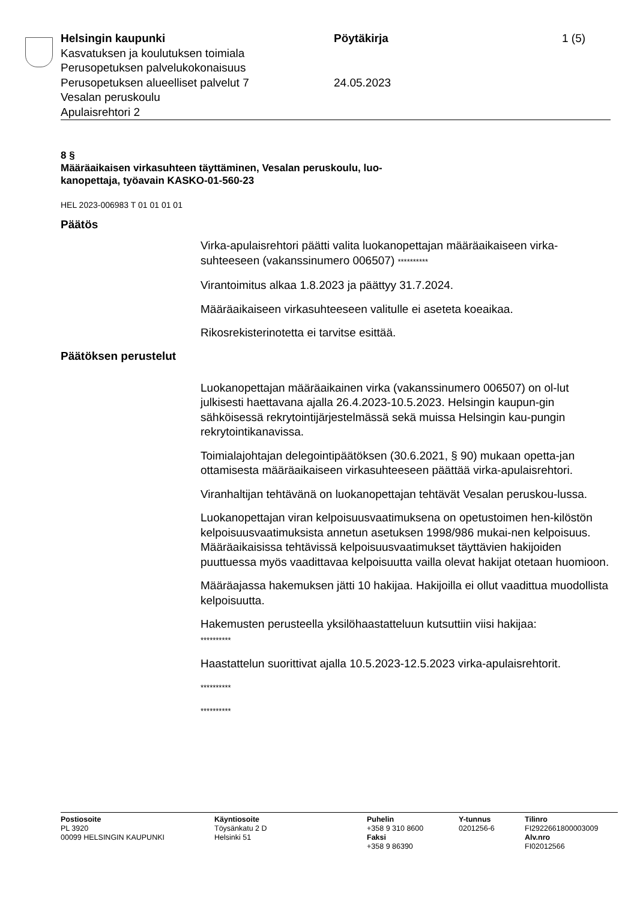Helsingin kaupunki
Kasvatuksen ja koulutuksen toimiala
Perusopetuksen palvelukokonaisuus
Perusopetuksen alueelliset palvelut 7
Vesalan peruskoulu
Apulaisrehtori 2
Pöytäkirja
24.05.2023
1 (5)
8 §
Määräaikaisen virkasuhteen täyttäminen, Vesalan peruskoulu, luo-
kanopettaja, työavain KASKO-01-560-23
HEL 2023-006983 T 01 01 01 01
Päätös
Virka-apulaisrehtori päätti valita luokanopettajan määräaikaiseen virka-suhteeseen (vakanssinumero 006507) **********
Virantoimitus alkaa 1.8.2023 ja päättyy 31.7.2024.
Määräaikaiseen virkasuhteeseen valitulle ei aseteta koeaikaa.
Rikosrekisterinotetta ei tarvitse esittää.
Päätöksen perustelut
Luokanopettajan määräaikainen virka (vakanssinumero 006507) on ol-lut julkisesti haettavana ajalla 26.4.2023-10.5.2023. Helsingin kaupun-gin sähköisessä rekrytointijärjestelmässä sekä muissa Helsingin kau-pungin rekrytointikanavissa.
Toimialajohtajan delegointipäätöksen (30.6.2021, § 90) mukaan opetta-jan ottamisesta määräaikaiseen virkasuhteeseen päättää virka-apulaisrehtori.
Viranhaltijan tehtävänä on luokanopettajan tehtävät Vesalan peruskou-lussa.
Luokanopettajan viran kelpoisuusvaatimuksena on opetustoimen hen-kilöstön kelpoisuusvaatimuksista annetun asetuksen 1998/986 mukai-nen kelpoisuus. Määräaikaisissa tehtävissä kelpoisuusvaatimukset täyttävien hakijoiden puuttuessa myös vaadittavaa kelpoisuutta vailla olevat hakijat otetaan huomioon.
Määräajassa hakemuksen jätti 10 hakijaa. Hakijoilla ei ollut vaadittua muodollista kelpoisuutta.
Hakemusten perusteella yksilöhaastatteluun kutsuttiin viisi hakijaa:
**********
Haastattelun suorittivat ajalla 10.5.2023-12.5.2023 virka-apulaisrehtorit.
**********
**********
Postiosoite
PL 3920
00099 HELSINGIN KAUPUNKI
Käyntiosoite
Töysänkatu 2 D
Helsinki 51
Puhelin
+358 9 310 8600
Faksi
+358 9 86390
Y-tunnus
0201256-6
Tilinro
FI2922661800003009
Alv.nro
FI02012566